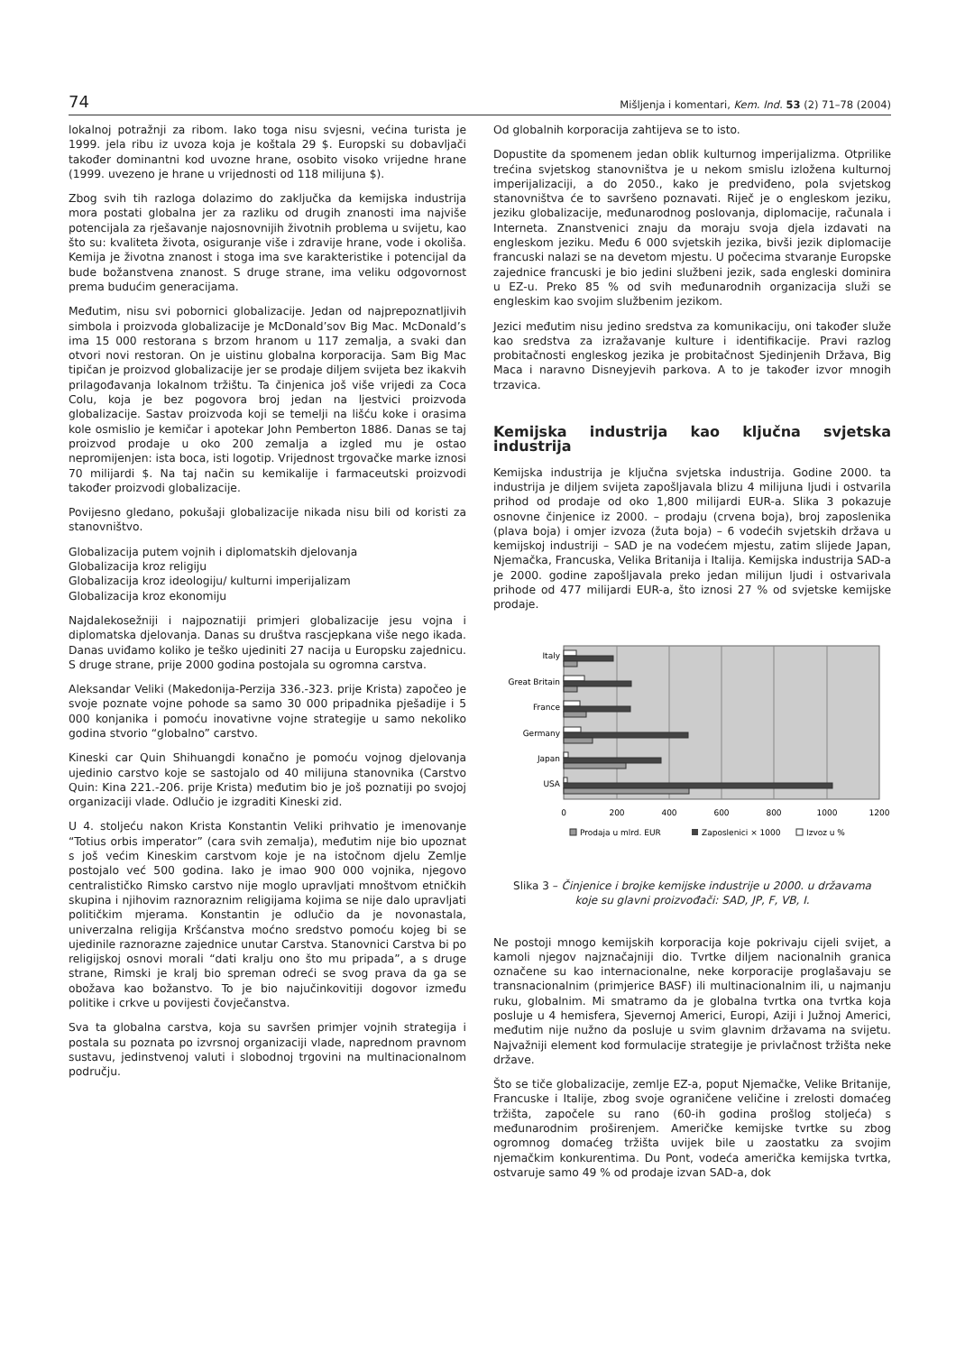74 Mišljenja i komentari, Kem. Ind. 53 (2) 71–78 (2004)
lokalnoj potražnji za ribom. Iako toga nisu svjesni, većina turista je 1999. jela ribu iz uvoza koja je koštala 29 $. Europski su dobavljači također dominantni kod uvozne hrane, osobito visoko vrijedne hrane (1999. uvezeno je hrane u vrijednosti od 118 milijuna $).
Zbog svih tih razloga dolazimo do zaključka da kemijska industrija mora postati globalna jer za razliku od drugih znanosti ima najviše potencijala za rješavanje najosnovnijih životnih problema u svijetu, kao što su: kvaliteta života, osiguranje više i zdravije hrane, vode i okoliša. Kemija je životna znanost i stoga ima sve karakteristike i potencijal da bude božanstvena znanost. S druge strane, ima veliku odgovornost prema budućim generacijama.
Međutim, nisu svi pobornici globalizacije. Jedan od najprepoznatljivih simbola i proizvoda globalizacije je McDonald’sov Big Mac. McDonald’s ima 15 000 restorana s brzom hranom u 117 zemalja, a svaki dan otvori novi restoran. On je uistinu globalna korporacija. Sam Big Mac tipičan je proizvod globalizacije jer se prodaje diljem svijeta bez ikakvih prilagođavanja lokalnom tržištu. Ta činjenica još više vrijedi za Coca Colu, koja je bez pogovora broj jedan na ljestvici proizvoda globalizacije. Sastav proizvoda koji se temelji na lišću koke i orasima kole osmislio je kemičar i apotekar John Pemberton 1886. Danas se taj proizvod prodaje u oko 200 zemalja a izgled mu je ostao nepromijenjen: ista boca, isti logotip. Vrijednost trgovačke marke iznosi 70 milijardi $. Na taj način su kemikalije i farmaceutski proizvodi također proizvodi globalizacije.
Povijesno gledano, pokušaji globalizacije nikada nisu bili od koristi za stanovništvo.
Globalizacija putem vojnih i diplomatskih djelovanja
Globalizacija kroz religiju
Globalizacija kroz ideologiju/ kulturni imperijalizam
Globalizacija kroz ekonomiju
Najdalekosežniji i najpoznatiji primjeri globalizacije jesu vojna i diplomatska djelovanja. Danas su društva rascjepkana više nego ikada. Danas uviđamo koliko je teško ujediniti 27 nacija u Europsku zajednicu. S druge strane, prije 2000 godina postojala su ogromna carstva.
Aleksandar Veliki (Makedonija-Perzija 336.-323. prije Krista) započeo je svoje poznate vojne pohode sa samo 30 000 pripadnika pješadije i 5 000 konjanika i pomoću inovativne vojne strategije u samo nekoliko godina stvorio “globalno” carstvo.
Kineski car Quin Shihuangdi konačno je pomoću vojnog djelovanja ujedinio carstvo koje se sastojalo od 40 milijuna stanovnika (Carstvo Quin: Kina 221.-206. prije Krista) međutim bio je još poznatiji po svojoj organizaciji vlade. Odlučio je izgraditi Kineski zid.
U 4. stoljeću nakon Krista Konstantin Veliki prihvatio je imenovanje “Totius orbis imperator” (cara svih zemalja), međutim nije bio upoznat s još većim Kineskim carstvom koje je na istočnom djelu Zemlje postojalo već 500 godina. Iako je imao 900 000 vojnika, njegovo centralističko Rimsko carstvo nije moglo upravljati mnoštvom etničkih skupina i njihovim raznoraznim religijama kojima se nije dalo upravljati političkim mjerama. Konstantin je odlučio da je novonastala, univerzalna religija Kršćanstva moćno sredstvo pomoću kojeg bi se ujedinile raznorazne zajednice unutar Carstva. Stanovnici Carstva bi po religijskoj osnovi morali “dati kralju ono što mu pripada”, a s druge strane, Rimski je kralj bio spreman odreći se svog prava da ga se obožava kao božanstvo. To je bio najučinkovitiji dogovor između politike i crkve u povijesti čovječanstva.
Sva ta globalna carstva, koja su savršen primjer vojnih strategija i postala su poznata po izvrsnoj organizaciji vlade, naprednom pravnom sustavu, jedinstvenoj valuti i slobodnoj trgovini na multinacionalnom području.
Od globalnih korporacija zahtijeva se to isto.
Dopustite da spomenem jedan oblik kulturnog imperijalizma. Otprilike trećina svjetskog stanovništva je u nekom smislu izložena kulturnoj imperijalizaciji, a do 2050., kako je predviđeno, pola svjetskog stanovništva će to savršeno poznavati. Riječ je o engleskom jeziku, jeziku globalizacije, međunarodnog poslovanja, diplomacije, računala i Interneta. Znanstvenici znaju da moraju svoja djela izdavati na engleskom jeziku. Među 6 000 svjetskih jezika, bivši jezik diplomacije francuski nalazi se na devetom mjestu. U počecima stvaranje Europske zajednice francuski je bio jedini službeni jezik, sada engleski dominira u EZ-u. Preko 85 % od svih međunarodnih organizacija služi se engleskim kao svojim službenim jezikom.
Jezici međutim nisu jedino sredstva za komunikaciju, oni također služe kao sredstva za izražavanje kulture i identifikacije. Pravi razlog probitačnosti engleskog jezika je probitačnost Sjedinjenih Država, Big Maca i naravno Disneyjevih parkova. A to je također izvor mnogih trzavica.
Kemijska industrija kao ključna svjetska industrija
Kemijska industrija je ključna svjetska industrija. Godine 2000. ta industrija je diljem svijeta zapošljavala blizu 4 milijuna ljudi i ostvarila prihod od prodaje od oko 1,800 milijardi EUR-a. Slika 3 pokazuje osnovne činjenice iz 2000. – prodaju (crvena boja), broj zaposlenika (plava boja) i omjer izvoza (žuta boja) – 6 vodećih svjetskih država u kemijskoj industriji – SAD je na vodećem mjestu, zatim slijede Japan, Njemačka, Francuska, Velika Britanija i Italija. Kemijska industrija SAD-a je 2000. godine zapošljavala preko jedan milijun ljudi i ostvarivala prihode od 477 milijardi EUR-a, što iznosi 27 % od svjetske kemijske prodaje.
Italy
Great Britain
France
Germany
Japan
USA
0
200
400
600
800
1000
1200
Prodaja u mlrd. EUR
Zaposlenici × 1000
Izvoz u %
Slika 3 – Činjenice i brojke kemijske industrije u 2000. u državama koje su glavni proizvođači: SAD, JP, F, VB, I.
Ne postoji mnogo kemijskih korporacija koje pokrivaju cijeli svijet, a kamoli njegov najznačajniji dio. Tvrtke diljem nacionalnih granica označene su kao internacionalne, neke korporacije proglašavaju se transnacionalnim (primjerice BASF) ili multinacionalnim ili, u najmanju ruku, globalnim. Mi smatramo da je globalna tvrtka ona tvrtka koja posluje u 4 hemisfera, Sjevernoj Americi, Europi, Aziji i Južnoj Americi, međutim nije nužno da posluje u svim glavnim državama na svijetu. Najvažniji element kod formulacije strategije je privlačnost tržišta neke države.
Što se tiče globalizacije, zemlje EZ-a, poput Njemačke, Velike Britanije, Francuske i Italije, zbog svoje ograničene veličine i zrelosti domaćeg tržišta, započele su rano (60-ih godina prošlog stoljeća) s međunarodnim proširenjem. Američke kemijske tvrtke su zbog ogromnog domaćeg tržišta uvijek bile u zaostatku za svojim njemačkim konkurentima. Du Pont, vodeća američka kemijska tvrtka, ostvaruje samo 49 % od prodaje izvan SAD-a, dok